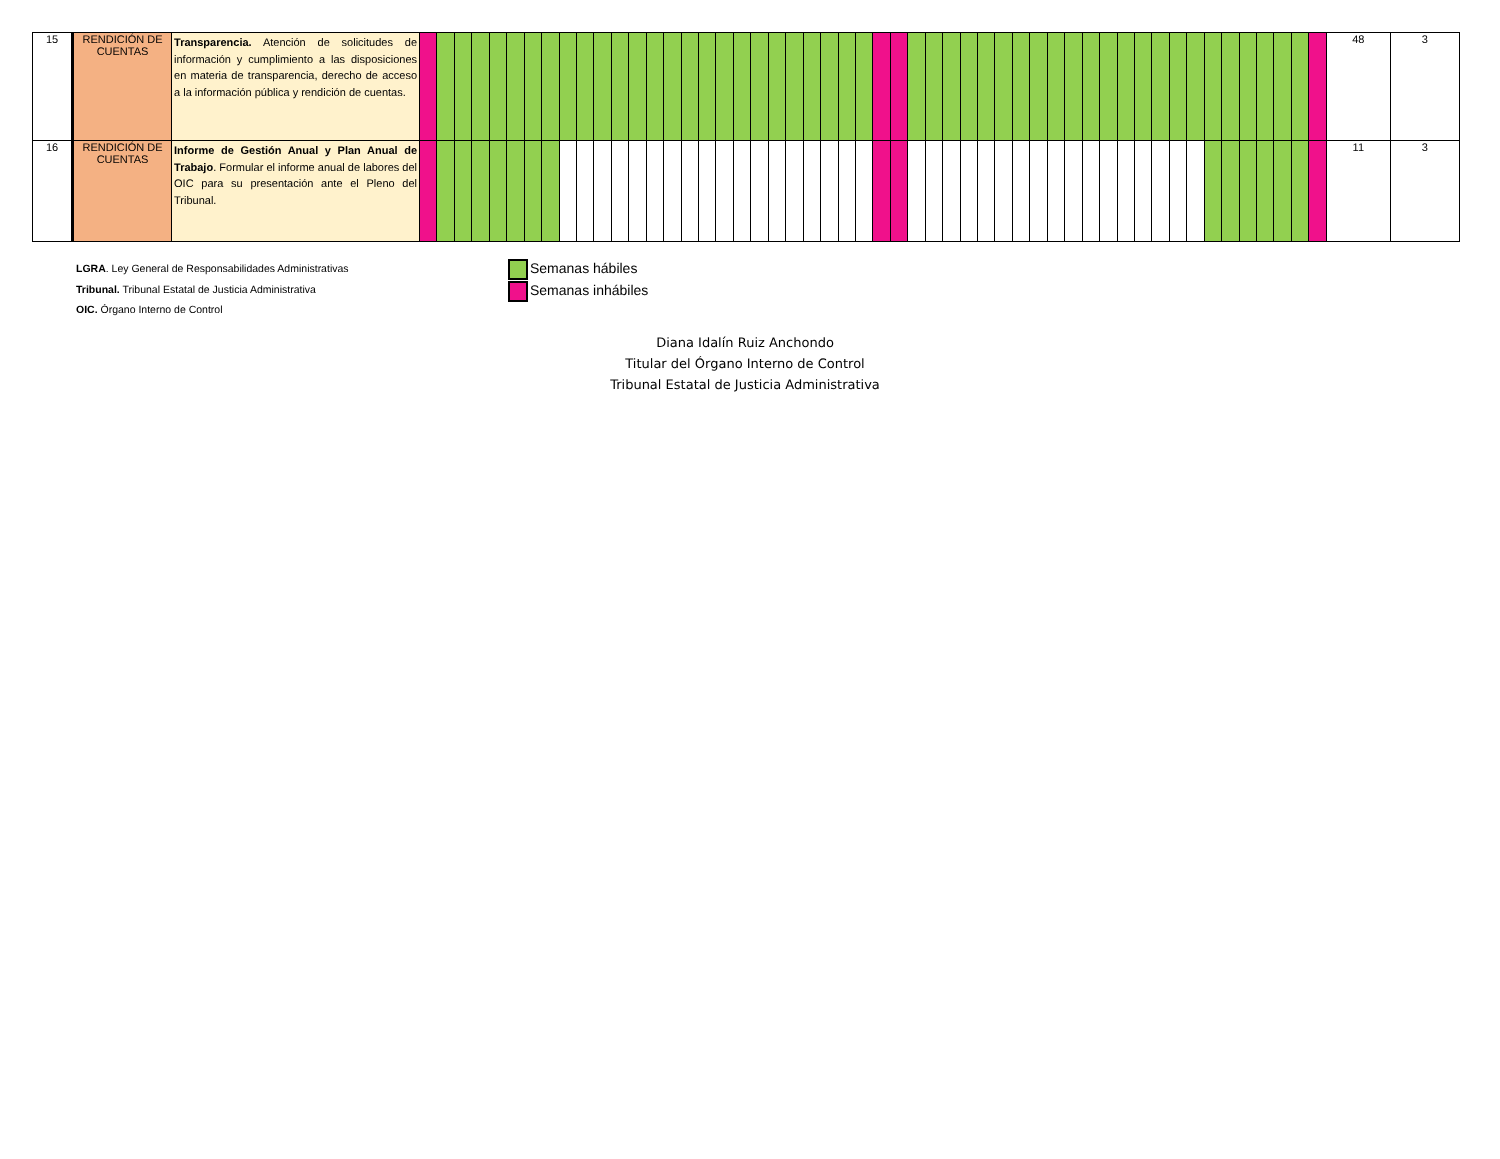| 15 | RENDICIÓN DE CUENTAS | Transparencia. Atención de solicitudes de información y cumplimiento a las disposiciones en materia de transparencia, derecho de acceso a la información pública y rendición de cuentas. | | | | | | | | | | | | | | | | | | | | | | | | | | | | | | | | | | | | | | | | | | | | | | | | | | | | | 48 | 3 |
| 16 | RENDICIÓN DE CUENTAS | Informe de Gestión Anual y Plan Anual de Trabajo . Formular el informe anual de labores del OIC para su presentación ante el Pleno del Tribunal. | | | | | | | | | | | | | | | | | | | | | | | | | | | | | | | | | | | | | | | | | | | | | | | | | | | | | 11 | 3 |
LGRA. Ley General de Responsabilidades Administrativas
Tribunal. Tribunal Estatal de Justicia Administrativa
OIC. Órgano Interno de Control
Semanas hábiles
Semanas inhábiles
Diana Idalín Ruiz Anchondo
Titular del Órgano Interno de Control
Tribunal Estatal de Justicia Administrativa